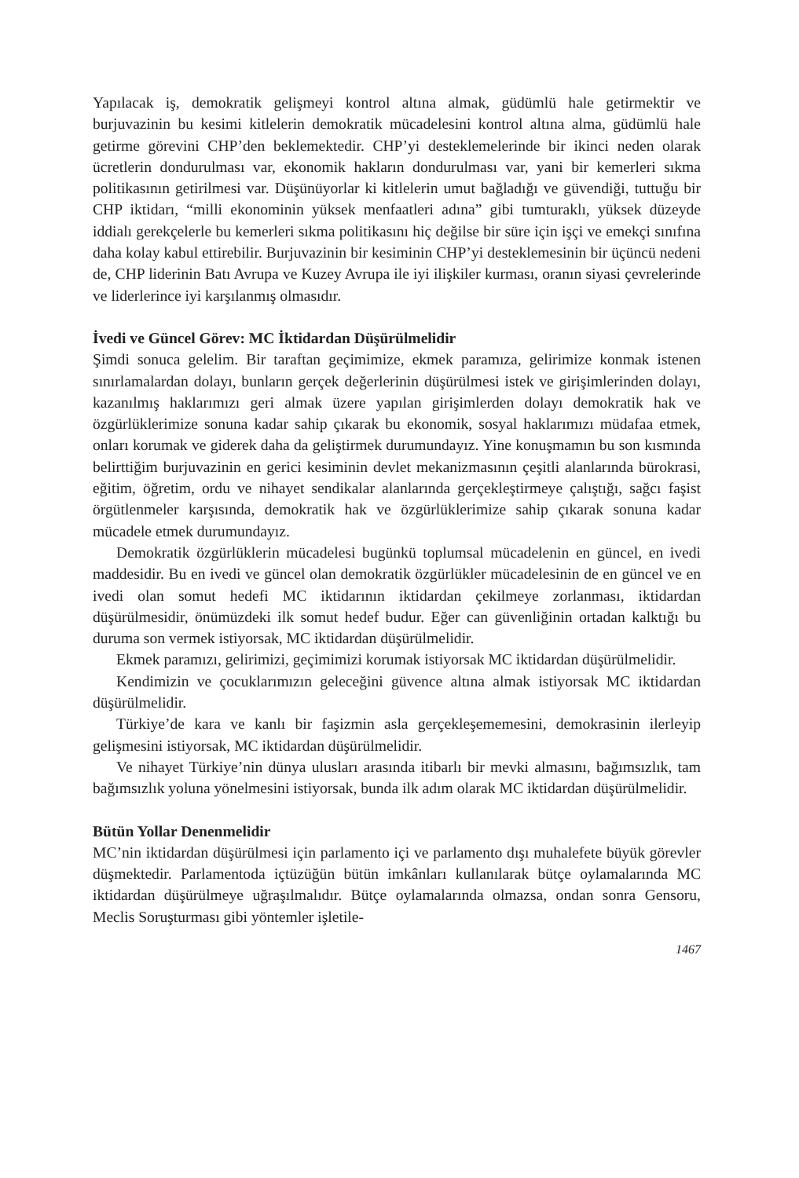Yapılacak iş, demokratik gelişmeyi kontrol altına almak, güdümlü hale getirmektir ve burjuvazinin bu kesimi kitlelerin demokratik mücadelesini kontrol altına alma, güdümlü hale getirme görevini CHP’den beklemektedir. CHP’yi desteklemelerinde bir ikinci neden olarak ücretlerin dondurulması var, ekonomik hakların dondurulması var, yani bir kemerleri sıkma politikasının getirilmesi var. Düşünüyorlar ki kitlelerin umut bağladığı ve güvendiği, tuttuğu bir CHP iktidarı, “milli ekonominin yüksek menfaatleri adına” gibi tumturaklı, yüksek düzeyde iddialı gerekçelerle bu kemerleri sıkma politikasını hiç değilse bir süre için işçi ve emekçi sınıfına daha kolay kabul ettirebilir. Burjuvazinin bir kesiminin CHP’yi desteklemesinin bir üçüncü nedeni de, CHP liderinin Batı Avrupa ve Kuzey Avrupa ile iyi ilişkiler kurması, oranın siyasi çevrelerinde ve liderlerince iyi karşılanmış olmasıdır.
İvedi ve Güncel Görev: MC İktidardan Düşürülmelidir
Şimdi sonuca gelelim. Bir taraftan geçimimize, ekmek paramıza, gelirimize konmak istenen sınırlamalardan dolayı, bunların gerçek değerlerinin düşürülmesi istek ve girişimlerinden dolayı, kazanılmış haklarımızı geri almak üzere yapılan girişimlerden dolayı demokratik hak ve özgürlüklerimize sonuna kadar sahip çıkarak bu ekonomik, sosyal haklarımızı müdafaa etmek, onları korumak ve giderek daha da geliştirmek durumundayız. Yine konuşmamın bu son kısmında belirttiğim burjuvazinin en gerici kesiminin devlet mekanizmasının çeşitli alanlarında bürokrasi, eğitim, öğretim, ordu ve nihayet sendikalar alanlarında gerçekleştirmeye çalıştığı, sağcı faşist örgütlenmeler karşısında, demokratik hak ve özgürlüklerimize sahip çıkarak sonuna kadar mücadele etmek durumundayız.
Demokratik özgürlüklerin mücadelesi bugünkü toplumsal mücadelenin en güncel, en ivedi maddesidir. Bu en ivedi ve güncel olan demokratik özgürlükler mücadelesinin de en güncel ve en ivedi olan somut hedefi MC iktidarının iktidardan çekilmeye zorlanması, iktidardan düşürülmesidir, önümüzdeki ilk somut hedef budur. Eğer can güvenliğinin ortadan kalktığı bu duruma son vermek istiyorsak, MC iktidardan düşürülmelidir.
Ekmek paramızı, gelirimizi, geçimimizi korumak istiyorsak MC iktidardan düşürülmelidir.
Kendimizin ve çocuklarımızın geleceğini güvence altına almak istiyorsak MC iktidardan düşürülmelidir.
Türkiye’de kara ve kanlı bir faşizmin asla gerçekleşememesini, demokrasinin ilerleyip gelişmesini istiyorsak, MC iktidardan düşürülmelidir.
Ve nihayet Türkiye’nin dünya ulusları arasında itibarlı bir mevki almasını, bağımsızlık, tam bağımsızlık yoluna yönelmesini istiyorsak, bunda ilk adım olarak MC iktidardan düşürülmelidir.
Bütün Yollar Denenmelidir
MC’nin iktidardan düşürülmesi için parlamento içi ve parlamento dışı muhalefete büyük görevler düşmektedir. Parlamentoda içtüzüğün bütün imkânları kullanılarak bütçe oylamalarında MC iktidardan düşürülmeye uğraşılmalıdır. Bütçe oylamalarında olmazsa, ondan sonra Gensoru, Meclis Soruşturması gibi yöntemler işletile-
1467